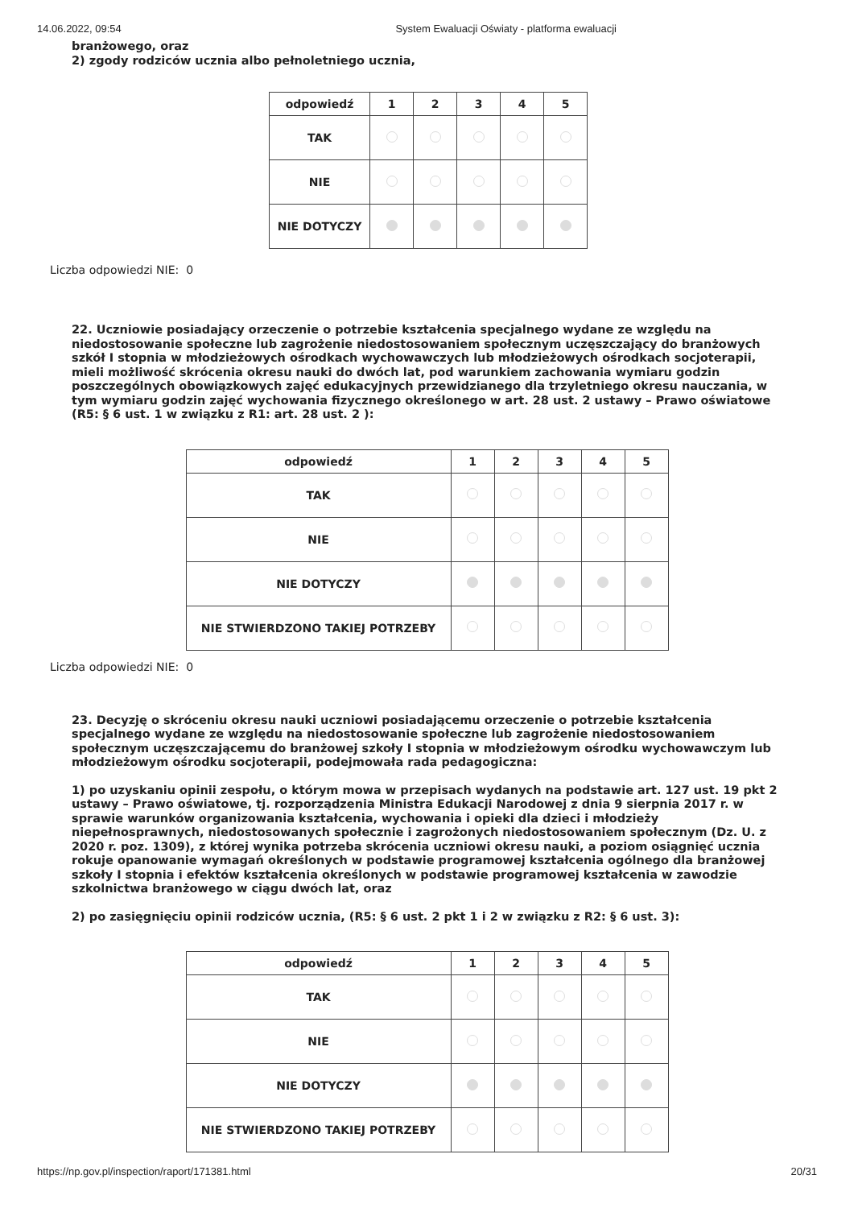14.06.2022, 09:54 System Ewaluacji Oświaty - platforma ewaluacji
branżowego, oraz
2) zgody rodziców ucznia albo pełnoletniego ucznia,
| odpowiedź | 1 | 2 | 3 | 4 | 5 |
| --- | --- | --- | --- | --- | --- |
| TAK | | | | | |
| NIE | | | | | |
| NIE DOTYCZY | | | | | |
Liczba odpowiedzi NIE: 0
22. Uczniowie posiadający orzeczenie o potrzebie kształcenia specjalnego wydane ze względu na niedostosowanie społeczne lub zagrożenie niedostosowaniem społecznym uczęszczający do branżowych szkół I stopnia w młodzieżowych ośrodkach wychowawczych lub młodzieżowych ośrodkach socjoterapii, mieli możliwość skrócenia okresu nauki do dwóch lat, pod warunkiem zachowania wymiaru godzin poszczególnych obowiązkowych zajęć edukacyjnych przewidzianego dla trzyletniego okresu nauczania, w tym wymiaru godzin zajęć wychowania fizycznego określonego w art. 28 ust. 2 ustawy – Prawo oświatowe (R5: § 6 ust. 1 w związku z R1: art. 28 ust. 2 ):
| odpowiedź | 1 | 2 | 3 | 4 | 5 |
| --- | --- | --- | --- | --- | --- |
| TAK | | | | | |
| NIE | | | | | |
| NIE DOTYCZY | | | | | |
| NIE STWIERDZONO TAKIEJ POTRZEBY | | | | | |
Liczba odpowiedzi NIE: 0
23. Decyzję o skróceniu okresu nauki uczniowi posiadającemu orzeczenie o potrzebie kształcenia specjalnego wydane ze względu na niedostosowanie społeczne lub zagrożenie niedostosowaniem społecznym uczęszczającemu do branżowej szkoły I stopnia w młodzieżowym ośrodku wychowawczym lub młodzieżowym ośrodku socjoterapii, podejmowała rada pedagogiczna:
1) po uzyskaniu opinii zespołu, o którym mowa w przepisach wydanych na podstawie art. 127 ust. 19 pkt 2 ustawy – Prawo oświatowe, tj. rozporządzenia Ministra Edukacji Narodowej z dnia 9 sierpnia 2017 r. w sprawie warunków organizowania kształcenia, wychowania i opieki dla dzieci i młodzieży niepełnosprawnych, niedostosowanych społecznie i zagrożonych niedostosowaniem społecznym (Dz. U. z 2020 r. poz. 1309), z której wynika potrzeba skrócenia uczniowi okresu nauki, a poziom osiągnięć ucznia rokuje opanowanie wymagań określonych w podstawie programowej kształcenia ogólnego dla branżowej szkoły I stopnia i efektów kształcenia określonych w podstawie programowej kształcenia w zawodzie szkolnictwa branżowego w ciągu dwóch lat, oraz
2) po zasięgnięciu opinii rodziców ucznia, (R5: § 6 ust. 2 pkt 1 i 2 w związku z R2: § 6 ust. 3):
| odpowiedź | 1 | 2 | 3 | 4 | 5 |
| --- | --- | --- | --- | --- | --- |
| TAK | | | | | |
| NIE | | | | | |
| NIE DOTYCZY | | | | | |
| NIE STWIERDZONO TAKIEJ POTRZEBY | | | | | |
https://np.gov.pl/inspection/raport/171381.html 20/31